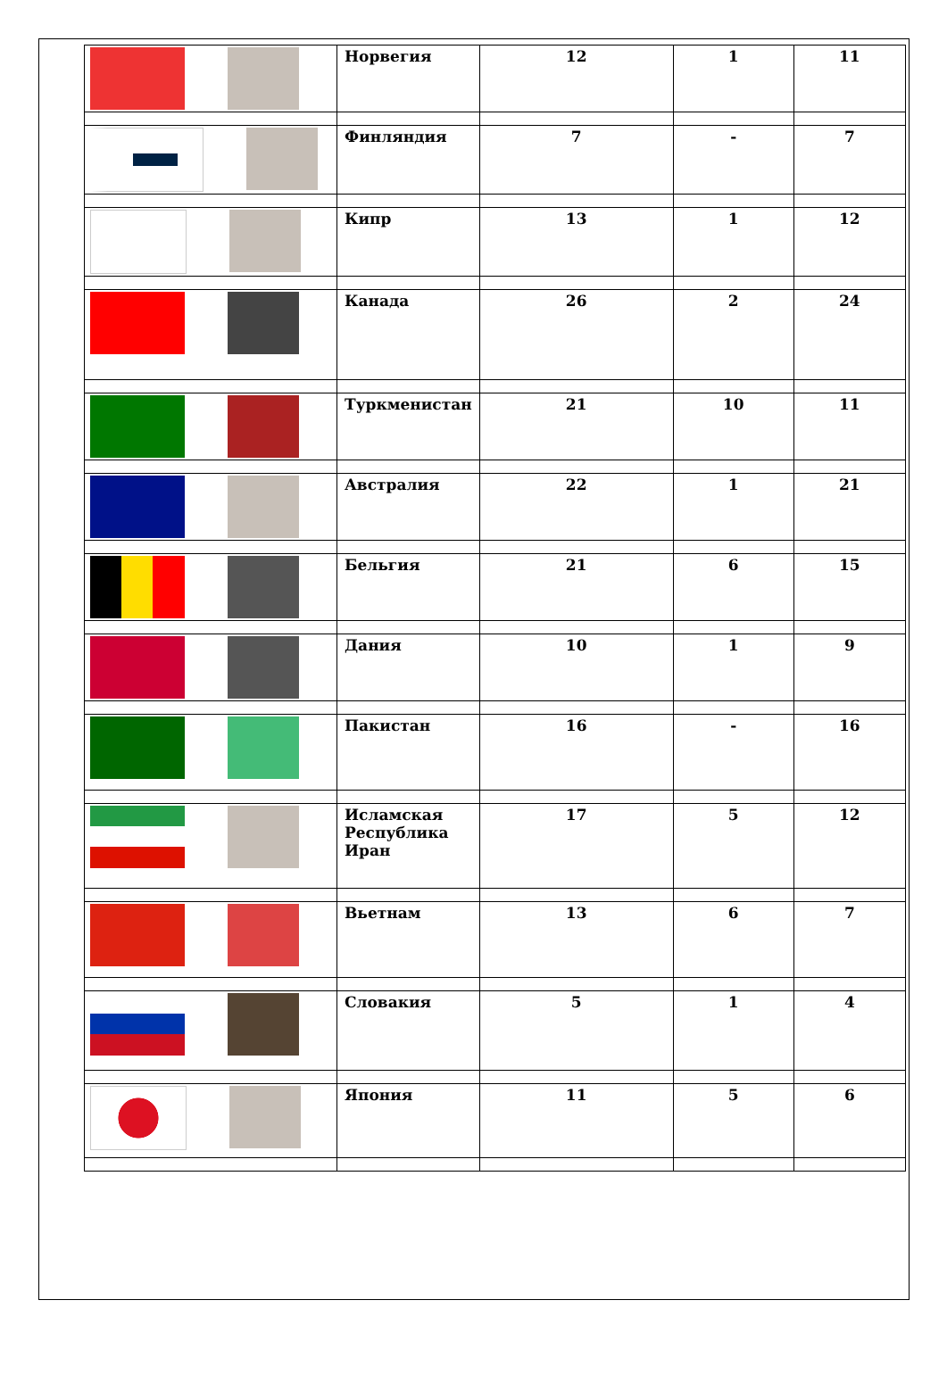| | Норвегия | 12 | 1 | 11 |
| | Финляндия | 7 | - | 7 |
| | Кипр | 13 | 1 | 12 |
| | Канада | 26 | 2 | 24 |
| | Туркменистан | 21 | 10 | 11 |
| | Австралия | 22 | 1 | 21 |
| | Бельгия | 21 | 6 | 15 |
| | Дания | 10 | 1 | 9 |
| | Пакистан | 16 | - | 16 |
| | Исламская Республика Иран | 17 | 5 | 12 |
| | Вьетнам | 13 | 6 | 7 |
| | Словакия | 5 | 1 | 4 |
| | Япония | 11 | 5 | 6 |